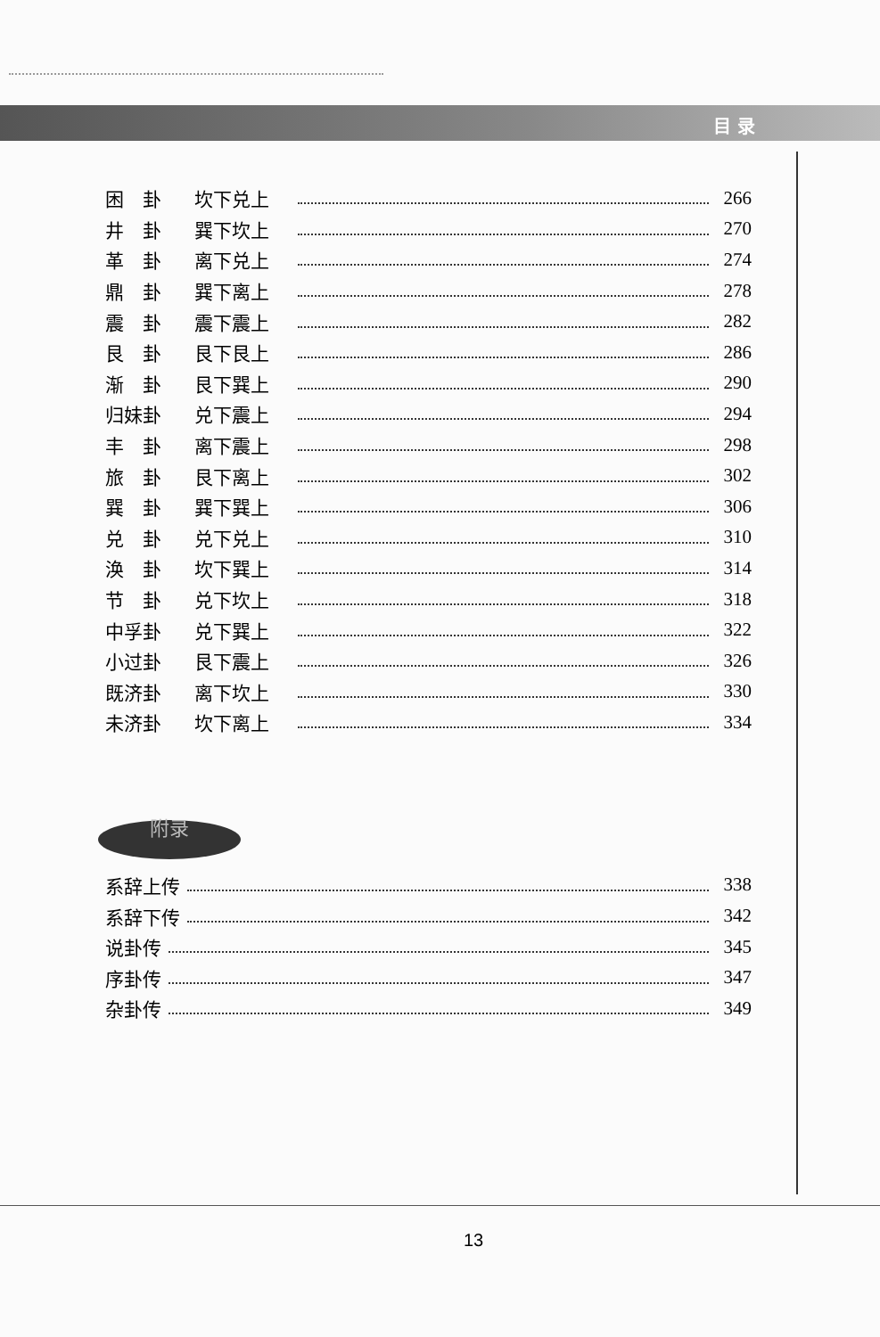目 录
困　卦 坎下兑上 266
井　卦 巽下坎上 270
革　卦 离下兑上 274
鼎　卦 巽下离上 278
震　卦 震下震上 282
艮　卦 艮下艮上 286
渐　卦 艮下巽上 290
归妹卦 兑下震上 294
丰　卦 离下震上 298
旅　卦 艮下离上 302
巽　卦 巽下巽上 306
兑　卦 兑下兑上 310
涣　卦 坎下巽上 314
节　卦 兑下坎上 318
中孚卦 兑下巽上 322
小过卦 艮下震上 326
既济卦 离下坎上 330
未济卦 坎下离上 334
附录
系辞上传 338
系辞下传 342
说卦传 345
序卦传 347
杂卦传 349
13